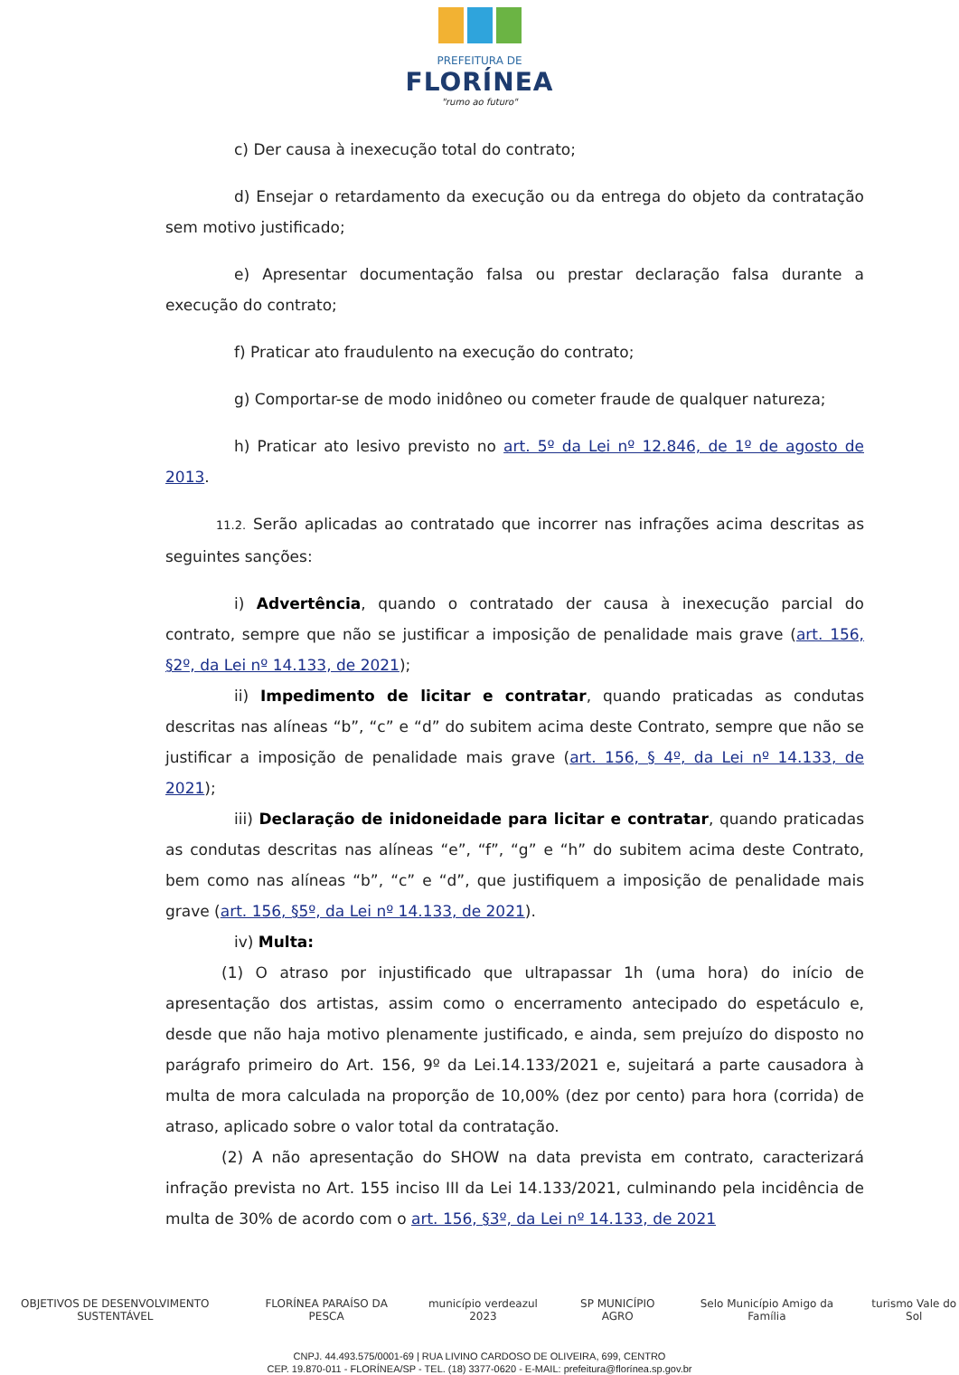PREFEITURA DE
FLORÍNEA
"rumo ao futuro"
c) Der causa à inexecução total do contrato;
d) Ensejar o retardamento da execução ou da entrega do objeto da contratação sem motivo justificado;
e) Apresentar documentação falsa ou prestar declaração falsa durante a execução do contrato;
f) Praticar ato fraudulento na execução do contrato;
g) Comportar-se de modo inidôneo ou cometer fraude de qualquer natureza;
h) Praticar ato lesivo previsto no art. 5º da Lei nº 12.846, de 1º de agosto de 2013.
11.2. Serão aplicadas ao contratado que incorrer nas infrações acima descritas as seguintes sanções:
i) Advertência, quando o contratado der causa à inexecução parcial do contrato, sempre que não se justificar a imposição de penalidade mais grave (art. 156, §2º, da Lei nº 14.133, de 2021);
ii) Impedimento de licitar e contratar, quando praticadas as condutas descritas nas alíneas “b”, “c” e “d” do subitem acima deste Contrato, sempre que não se justificar a imposição de penalidade mais grave (art. 156, § 4º, da Lei nº 14.133, de 2021);
iii) Declaração de inidoneidade para licitar e contratar, quando praticadas as condutas descritas nas alíneas “e”, “f”, “g” e “h” do subitem acima deste Contrato, bem como nas alíneas “b”, “c” e “d”, que justifiquem a imposição de penalidade mais grave (art. 156, §5º, da Lei nº 14.133, de 2021).
iv) Multa:
(1) O atraso por injustificado que ultrapassar 1h (uma hora) do início de apresentação dos artistas, assim como o encerramento antecipado do espetáculo e, desde que não haja motivo plenamente justificado, e ainda, sem prejuízo do disposto no parágrafo primeiro do Art. 156, 9º da Lei.14.133/2021 e, sujeitará a parte causadora à multa de mora calculada na proporção de 10,00% (dez por cento) para hora (corrida) de atraso, aplicado sobre o valor total da contratação.
(2) A não apresentação do SHOW na data prevista em contrato, caracterizará infração prevista no Art. 155 inciso III da Lei 14.133/2021, culminando pela incidência de multa de 30% de acordo com o art. 156, §3º, da Lei nº 14.133, de 2021
OBJETIVOS DE DESENVOLVIMENTO SUSTENTÁVEL FLORÍNEA PARAÍSO DA PESCA município verdeazul 2023 SP MUNICÍPIO AGRO Selo Município Amigo da Família turismo Vale do Sol
CNPJ. 44.493.575/0001-69 | RUA LIVINO CARDOSO DE OLIVEIRA, 699, CENTRO
CEP. 19.870-011 - FLORÍNEA/SP - TEL. (18) 3377-0620 - E-MAIL: prefeitura@florínea.sp.gov.br